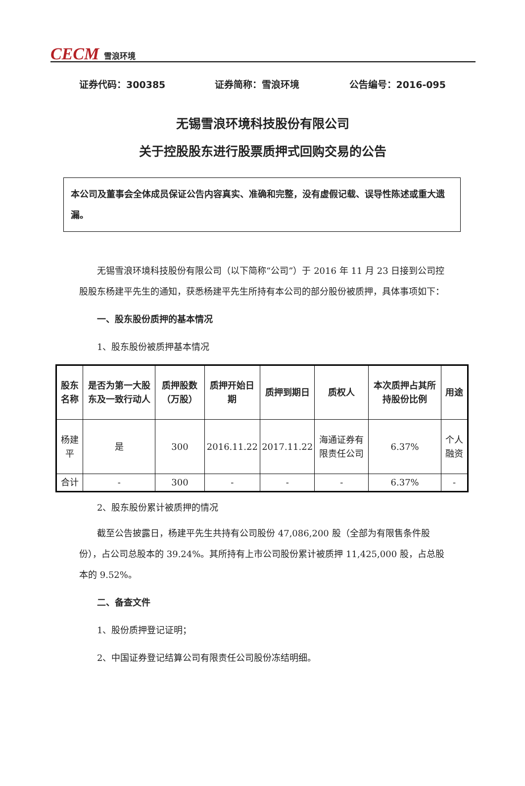CECM 雪浪环境
证券代码：300385 证券简称：雪浪环境 公告编号：2016-095
无锡雪浪环境科技股份有限公司
关于控股股东进行股票质押式回购交易的公告
本公司及董事会全体成员保证公告内容真实、准确和完整，没有虚假记载、误导性陈述或重大遗漏。
无锡雪浪环境科技股份有限公司（以下简称“公司”）于 2016 年 11 月 23 日接到公司控股股东杨建平先生的通知，获悉杨建平先生所持有本公司的部分股份被质押，具体事项如下：
一、股东股份质押的基本情况
1、股东股份被质押基本情况
| 股东名称 | 是否为第一大股东及一致行动人 | 质押股数（万股） | 质押开始日期 | 质押到期日 | 质权人 | 本次质押占其所持股份比例 | 用途 |
| --- | --- | --- | --- | --- | --- | --- | --- |
| 杨建平 | 是 | 300 | 2016.11.22 | 2017.11.22 | 海通证券有限责任公司 | 6.37% | 个人融资 |
| 合计 | - | 300 | - | - | - | 6.37% | - |
2、股东股份累计被质押的情况
截至公告披露日，杨建平先生共持有公司股份 47,086,200 股（全部为有限售条件股份），占公司总股本的 39.24%。其所持有上市公司股份累计被质押 11,425,000 股，占总股本的 9.52%。
二、备查文件
1、股份质押登记证明；
2、中国证券登记结算公司有限责任公司股份冻结明细。